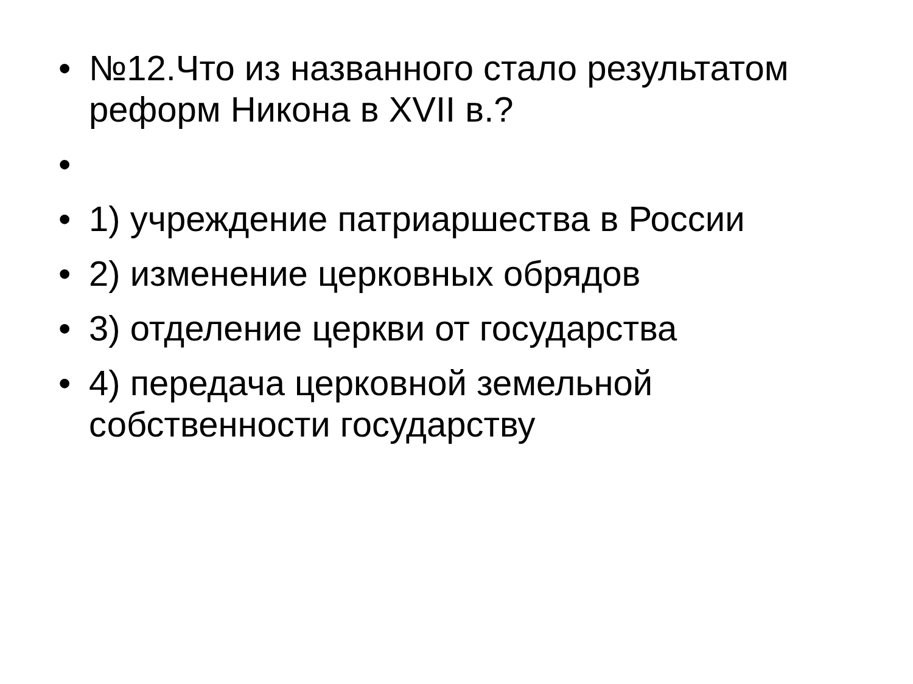• №12.Что из названного стало результатом реформ Никона в XVII в.?
•
• 1) учреждение патриаршества в России
• 2) изменение церковных обрядов
• 3) отделение церкви от государства
• 4) передача церковной земельной собственности государству